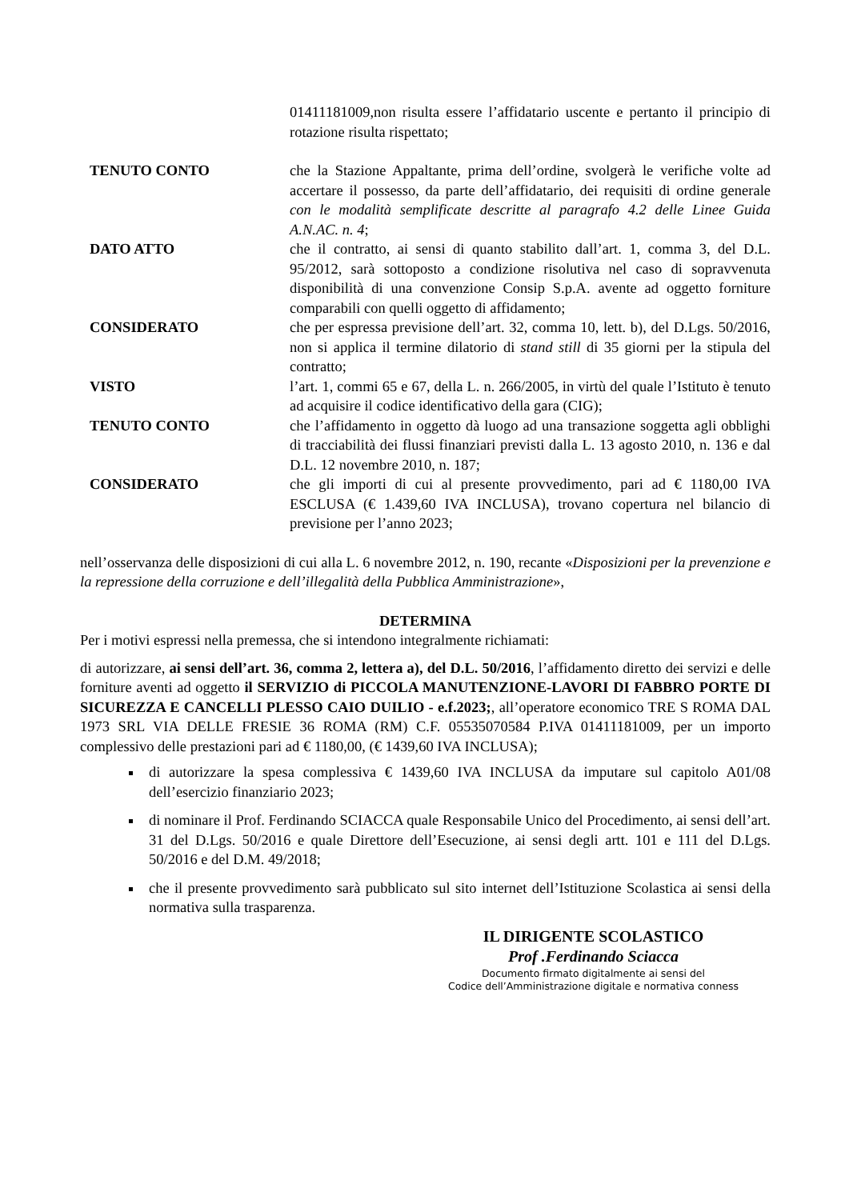01411181009,non risulta essere l’affidatario uscente e pertanto il principio di rotazione risulta rispettato;
TENUTO CONTO che la Stazione Appaltante, prima dell’ordine, svolgerà le verifiche volte ad accertare il possesso, da parte dell’affidatario, dei requisiti di ordine generale con le modalità semplificate descritte al paragrafo 4.2 delle Linee Guida A.N.AC. n. 4;
DATO ATTO che il contratto, ai sensi di quanto stabilito dall’art. 1, comma 3, del D.L. 95/2012, sarà sottoposto a condizione risolutiva nel caso di sopravvenuta disponibilità di una convenzione Consip S.p.A. avente ad oggetto forniture comparabili con quelli oggetto di affidamento;
CONSIDERATO che per espressa previsione dell’art. 32, comma 10, lett. b), del D.Lgs. 50/2016, non si applica il termine dilatorio di stand still di 35 giorni per la stipula del contratto;
VISTO l’art. 1, commi 65 e 67, della L. n. 266/2005, in virtù del quale l’Istituto è tenuto ad acquisire il codice identificativo della gara (CIG);
TENUTO CONTO che l’affidamento in oggetto dà luogo ad una transazione soggetta agli obblighi di tracciabilità dei flussi finanziari previsti dalla L. 13 agosto 2010, n. 136 e dal D.L. 12 novembre 2010, n. 187;
CONSIDERATO che gli importi di cui al presente provvedimento, pari ad € 1180,00 IVA ESCLUSA (€ 1.439,60 IVA INCLUSA), trovano copertura nel bilancio di previsione per l’anno 2023;
nell’osservanza delle disposizioni di cui alla L. 6 novembre 2012, n. 190, recante «Disposizioni per la prevenzione e la repressione della corruzione e dell’illegalità della Pubblica Amministrazione»,
DETERMINA
Per i motivi espressi nella premessa, che si intendono integralmente richiamati:
di autorizzare, ai sensi dell’art. 36, comma 2, lettera a), del D.L. 50/2016, l’affidamento diretto dei servizi e delle forniture aventi ad oggetto il SERVIZIO di PICCOLA MANUTENZIONE-LAVORI DI FABBRO PORTE DI SICUREZZA E CANCELLI PLESSO CAIO DUILIO - e.f.2023;, all’operatore economico TRE S ROMA DAL 1973 SRL VIA DELLE FRESIE 36 ROMA (RM) C.F. 05535070584 P.IVA 01411181009, per un importo complessivo delle prestazioni pari ad € 1180,00, (€ 1439,60 IVA INCLUSA);
di autorizzare la spesa complessiva € 1439,60 IVA INCLUSA da imputare sul capitolo A01/08 dell’esercizio finanziario 2023;
di nominare il Prof. Ferdinando SCIACCA quale Responsabile Unico del Procedimento, ai sensi dell’art. 31 del D.Lgs. 50/2016 e quale Direttore dell’Esecuzione, ai sensi degli artt. 101 e 111 del D.Lgs. 50/2016 e del D.M. 49/2018;
che il presente provvedimento sarà pubblicato sul sito internet dell’Istituzione Scolastica ai sensi della normativa sulla trasparenza.
IL DIRIGENTE SCOLASTICO
Prof .Ferdinando Sciacca
Documento firmato digitalmente ai sensi del
Codice dell’Amministrazione digitale e normativa conness